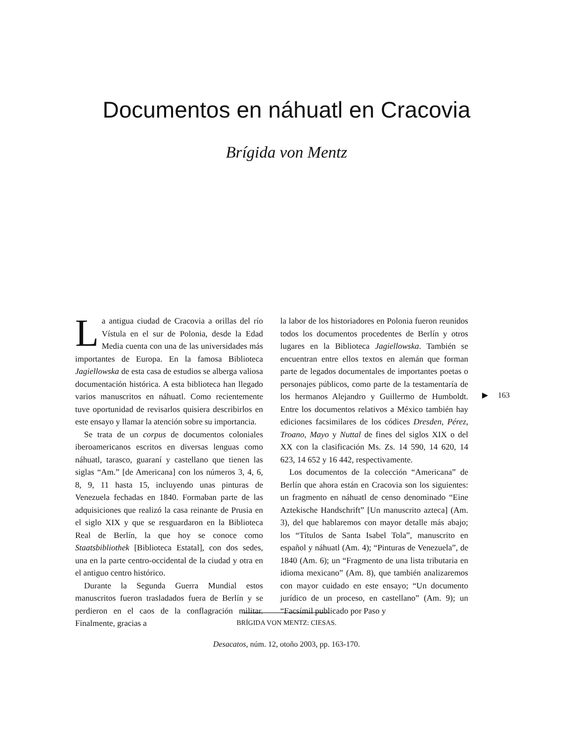Documentos en náhuatl en Cracovia
Brígida von Mentz
La antigua ciudad de Cracovia a orillas del río Vístula en el sur de Polonia, desde la Edad Media cuenta con una de las universidades más importantes de Europa. En la famosa Biblioteca Jagiellowska de esta casa de estudios se alberga valiosa documentación histórica. A esta biblioteca han llegado varios manuscritos en náhuatl. Como recientemente tuve oportunidad de revisarlos quisiera describirlos en este ensayo y llamar la atención sobre su importancia.
Se trata de un corpus de documentos coloniales iberoamericanos escritos en diversas lenguas como náhuatl, tarasco, guaraní y castellano que tienen las siglas “Am.” [de Americana] con los números 3, 4, 6, 8, 9, 11 hasta 15, incluyendo unas pinturas de Venezuela fechadas en 1840. Formaban parte de las adquisiciones que realizó la casa reinante de Prusia en el siglo XIX y que se resguardaron en la Biblioteca Real de Berlín, la que hoy se conoce como Staatsbibliothek [Biblioteca Estatal], con dos sedes, una en la parte centro-occidental de la ciudad y otra en el antiguo centro histórico.
Durante la Segunda Guerra Mundial estos manuscritos fueron trasladados fuera de Berlín y se perdieron en el caos de la conflagración militar. Finalmente, gracias a
la labor de los historiadores en Polonia fueron reunidos todos los documentos procedentes de Berlín y otros lugares en la Biblioteca Jagiellowska. También se encuentran entre ellos textos en alemán que forman parte de legados documentales de importantes poetas o personajes públicos, como parte de la testamentaría de los hermanos Alejandro y Guillermo de Humboldt. Entre los documentos relativos a México también hay ediciones facsimilares de los códices Dresden, Pérez, Troano, Mayo y Nuttal de fines del siglos XIX o del XX con la clasificación Ms. Zs. 14 590, 14 620, 14 623, 14 652 y 16 442, respectivamente.
Los documentos de la colección “Americana” de Berlín que ahora están en Cracovia son los siguientes: un fragmento en náhuatl de censo denominado “Eine Aztekische Handschrift” [Un manuscrito azteca] (Am. 3), del que hablaremos con mayor detalle más abajo; los “Títulos de Santa Isabel Tola”, manuscrito en español y náhuatl (Am. 4); “Pinturas de Venezuela”, de 1840 (Am. 6); un “Fragmento de una lista tributaria en idioma mexicano” (Am. 8), que también analizaremos con mayor cuidado en este ensayo; “Un documento jurídico de un proceso, en castellano” (Am. 9); un “Facsímil publicado por Paso y
▶ 163
BRÍGIDA VON MENTZ: CIESAS.
Desacatos, núm. 12, otoño 2003, pp. 163-170.